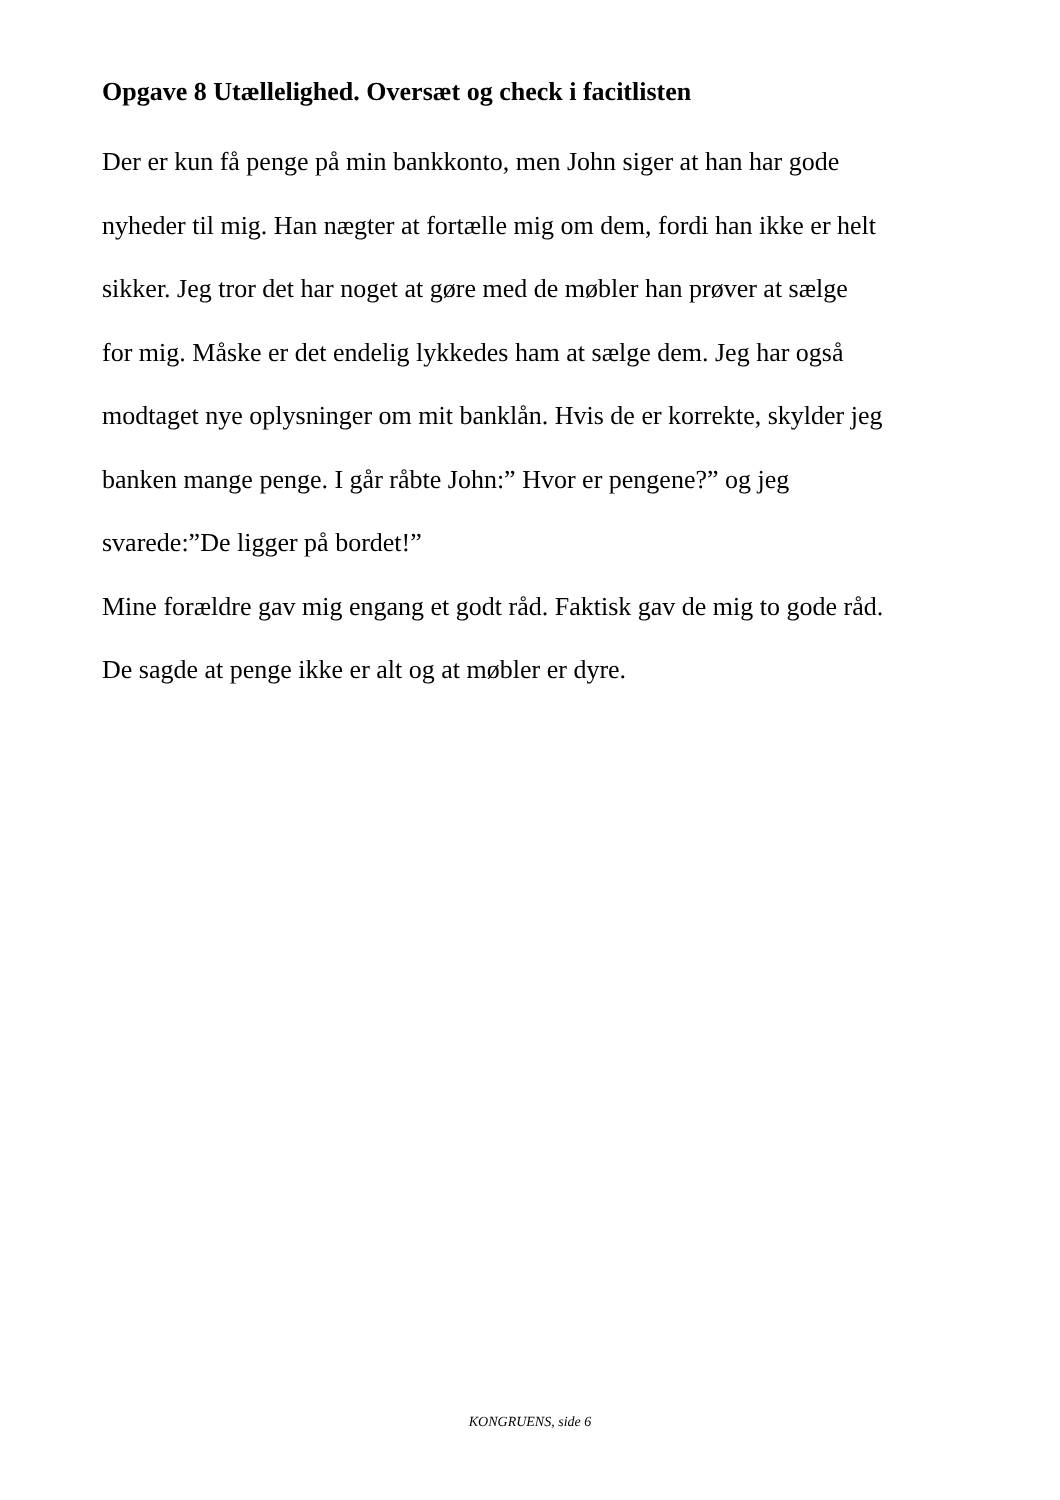Opgave 8 Utællelighed. Oversæt og check i facitlisten
Der er kun få penge på min bankkonto, men John siger at han har gode
nyheder til mig. Han nægter at fortælle mig om dem, fordi han ikke er helt
sikker. Jeg tror det har noget at gøre med de møbler han prøver at sælge
for mig. Måske er det endelig lykkedes ham at sælge dem. Jeg har også
modtaget nye oplysninger om mit banklån. Hvis de er korrekte, skylder jeg
banken mange penge. I går råbte John:” Hvor er pengene?” og jeg
svarede:”De ligger på bordet!”
Mine forældre gav mig engang et godt råd. Faktisk gav de mig to gode råd.
De sagde at penge ikke er alt og at møbler er dyre.
KONGRUENS, side 6